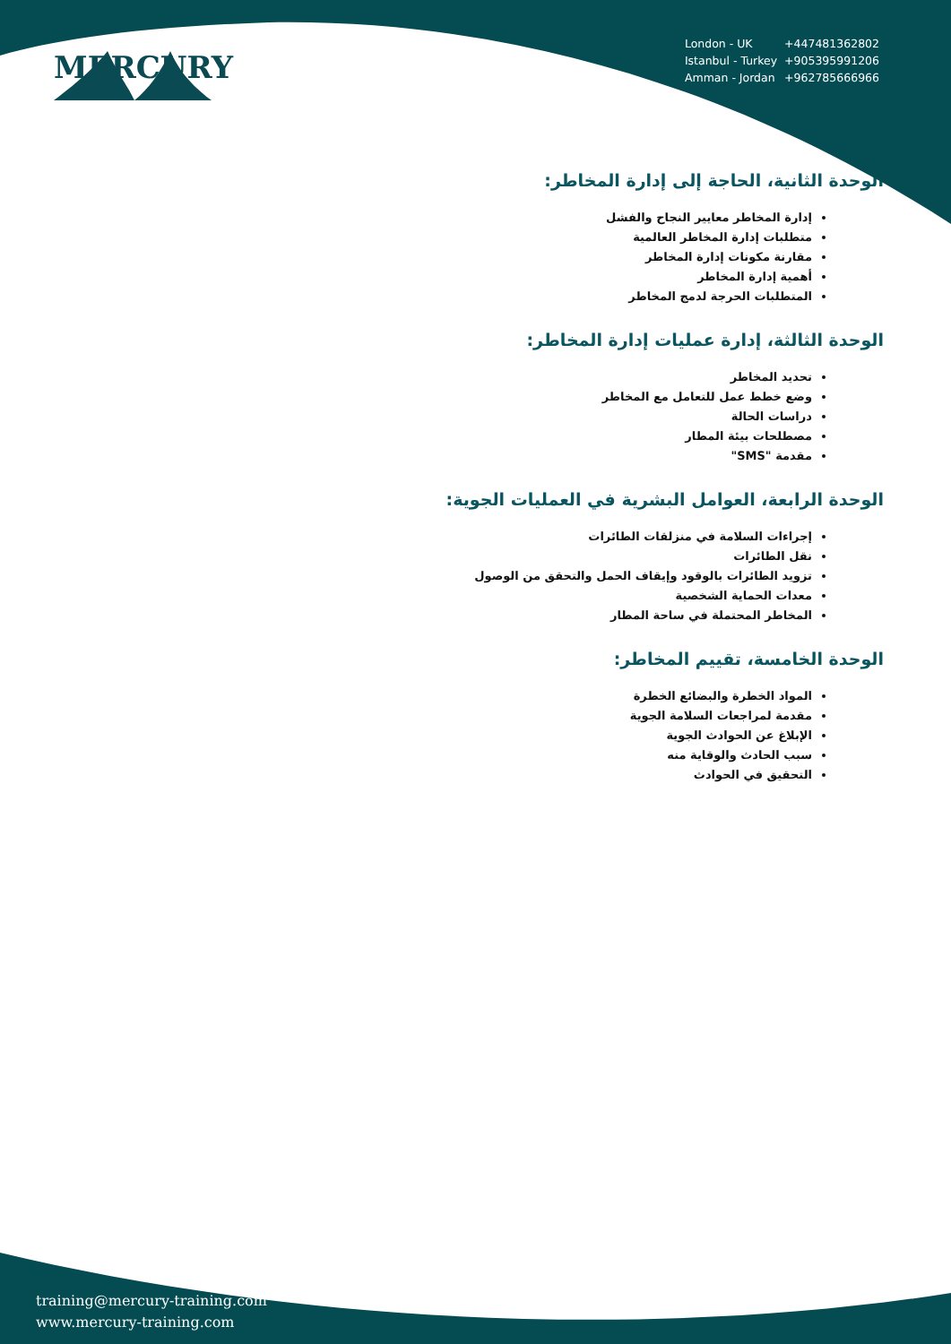MERCURY
| London - UK | +447481362802 |
| Istanbul - Turkey | +905395991206 |
| Amman - Jordan | +962785666966 |
الوحدة الثانية، الحاجة إلى إدارة المخاطر:
إدارة المخاطر معايير النجاح والفشل
متطلبات إدارة المخاطر العالمية
مقارنة مكونات إدارة المخاطر
أهمية إدارة المخاطر
المتطلبات الحرجة لدمج المخاطر
الوحدة الثالثة، إدارة عمليات إدارة المخاطر:
تحديد المخاطر
وضع خطط عمل للتعامل مع المخاطر
دراسات الحالة
مصطلحات بيئة المطار
مقدمة "SMS"
الوحدة الرابعة، العوامل البشرية في العمليات الجوية:
إجراءات السلامة في منزلقات الطائرات
نقل الطائرات
تزويد الطائرات بالوقود وإيقاف الحمل والتحقق من الوصول
معدات الحماية الشخصية
المخاطر المحتملة في ساحة المطار
الوحدة الخامسة، تقييم المخاطر:
المواد الخطرة والبضائع الخطرة
مقدمة لمراجعات السلامة الجوية
الإبلاغ عن الحوادث الجوية
سبب الحادث والوقاية منه
التحقيق في الحوادث
training@mercury-training.com
www.mercury-training.com